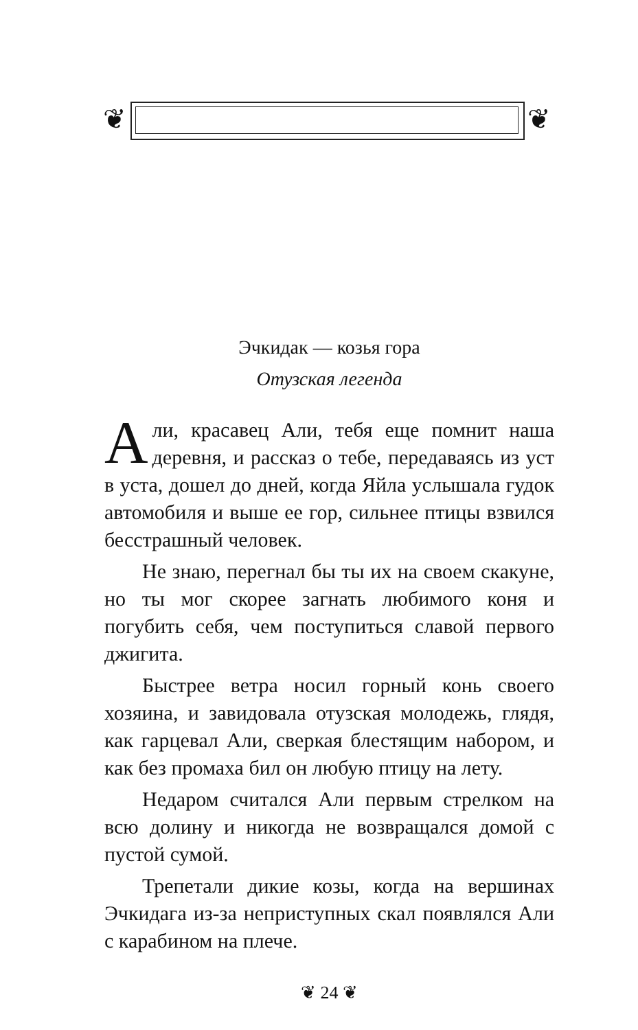❦ ❦
Эчкидак — козья гора
Отузская легенда
Али, красавец Али, тебя еще помнит наша деревня, и рассказ о тебе, передаваясь из уст в уста, дошел до дней, когда Яйла услышала гудок автомобиля и выше ее гор, сильнее птицы взвился бесстрашный человек.
Не знаю, перегнал бы ты их на своем скакуне, но ты мог скорее загнать любимого коня и погубить себя, чем поступиться славой первого джигита.
Быстрее ветра носил горный конь своего хозяина, и завидовала отузская молодежь, глядя, как гарцевал Али, сверкая блестящим набором, и как без промаха бил он любую птицу на лету.
Недаром считался Али первым стрелком на всю долину и никогда не возвращался домой с пустой сумой.
Трепетали дикие козы, когда на вершинах Эчкидага из-за неприступных скал появлялся Али с карабином на плече.
❦ 24 ❦